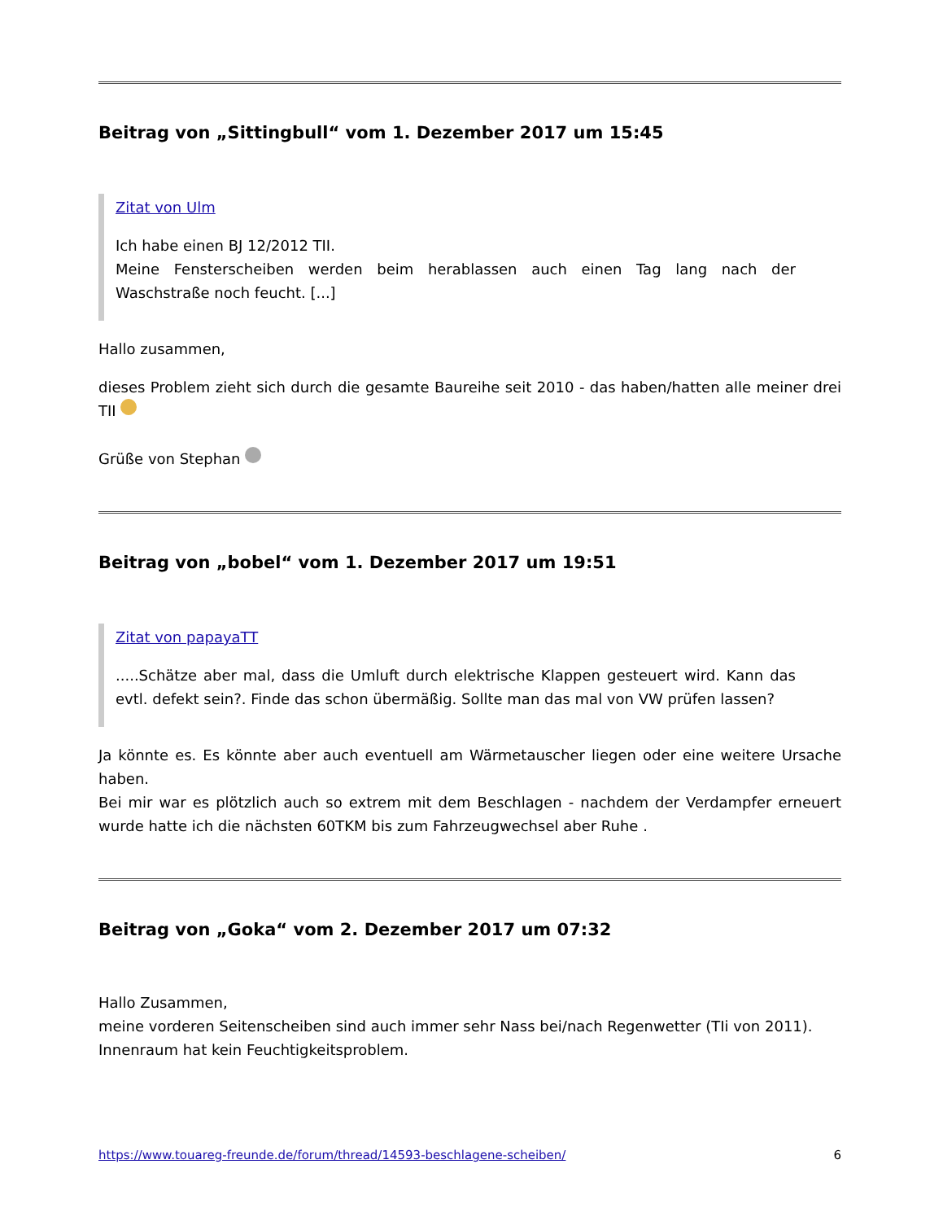Beitrag von „Sittingbull“ vom 1. Dezember 2017 um 15:45
Zitat von Ulm
Ich habe einen BJ 12/2012 TII.
Meine Fensterscheiben werden beim herablassen auch einen Tag lang nach der Waschstraße noch feucht. [...]
Hallo zusammen,
dieses Problem zieht sich durch die gesamte Baureihe seit 2010 - das haben/hatten alle meiner drei TII
Grüße von Stephan
Beitrag von „bobel“ vom 1. Dezember 2017 um 19:51
Zitat von papayaTT
.....Schätze aber mal, dass die Umluft durch elektrische Klappen gesteuert wird. Kann das evtl. defekt sein?. Finde das schon übermäßig. Sollte man das mal von VW prüfen lassen?
Ja könnte es. Es könnte aber auch eventuell am Wärmetauscher liegen oder eine weitere Ursache haben.
Bei mir war es plötzlich auch so extrem mit dem Beschlagen - nachdem der Verdampfer erneuert wurde hatte ich die nächsten 60TKM bis zum Fahrzeugwechsel aber Ruhe .
Beitrag von „Goka“ vom 2. Dezember 2017 um 07:32
Hallo Zusammen,
meine vorderen Seitenscheiben sind auch immer sehr Nass bei/nach Regenwetter (TIi von 2011).
Innenraum hat kein Feuchtigkeitsproblem.
https://www.touareg-freunde.de/forum/thread/14593-beschlagene-scheiben/ 6